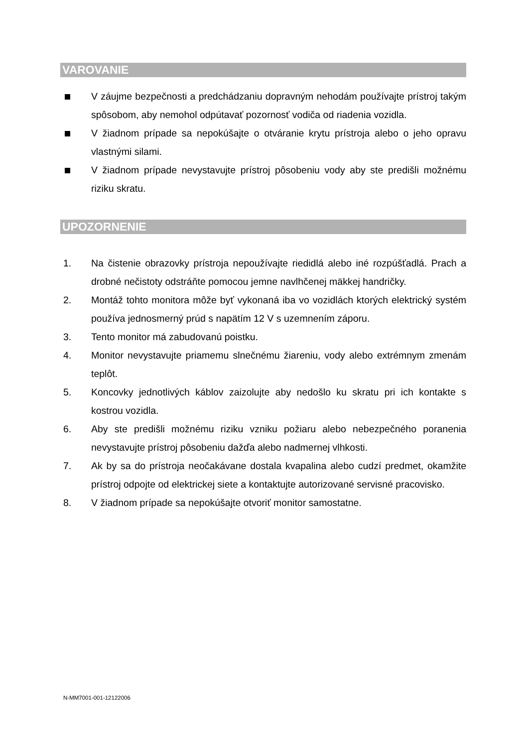VAROVANIE
V záujme bezpečnosti a predchádzaniu dopravným nehodám používajte prístroj takým spôsobom, aby nemohol odpútavať pozornosť vodiča od riadenia vozidla.
V žiadnom prípade sa nepokúšajte o otváranie krytu prístroja alebo o jeho opravu vlastnými silami.
V žiadnom prípade nevystavujte prístroj pôsobeniu vody aby ste predišli možnému riziku skratu.
UPOZORNENIE
1. Na čistenie obrazovky prístroja nepoužívajte riedidlá alebo iné rozpúšťadlá. Prach a drobné nečistoty odstráňte pomocou jemne navlhčenej mäkkej handričky.
2. Montáž tohto monitora môže byť vykonaná iba vo vozidlách ktorých elektrický systém používa jednosmerný prúd s napätím 12 V s uzemnením záporu.
3. Tento monitor má zabudovanú poistku.
4. Monitor nevystavujte priamemu slnečnému žiareniu, vody alebo extrémnym zmenám teplôt.
5. Koncovky jednotlivých káblov zaizolujte aby nedošlo ku skratu pri ich kontakte s kostrou vozidla.
6. Aby ste predišli možnému riziku vzniku požiaru alebo nebezpečného poranenia nevystavujte prístroj pôsobeniu dažďa alebo nadmernej vlhkosti.
7. Ak by sa do prístroja neočakávane dostala kvapalina alebo cudzí predmet, okamžite prístroj odpojte od elektrickej siete a kontaktujte autorizované servisné pracovisko.
8. V žiadnom prípade sa nepokúšajte otvoriť monitor samostatne.
N-MM7001-001-12122006